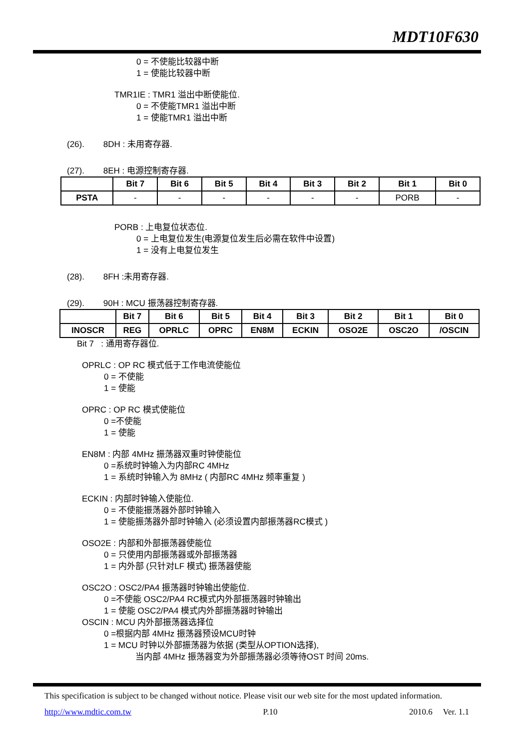MDT10F630
0 = 不使能比较器中断
1 = 使能比较器中断
TMR1IE : TMR1 溢出中断使能位.
0 = 不使能TMR1 溢出中断
1 = 使能TMR1 溢出中断
(26). 8DH : 未用寄存器.
(27). 8EH : 电源控制寄存器.
| | Bit 7 | Bit 6 | Bit 5 | Bit 4 | Bit 3 | Bit 2 | Bit 1 | Bit 0 |
| --- | --- | --- | --- | --- | --- | --- | --- | --- |
| PSTA | - | - | - | - | - | - | PORB | - |
PORB : 上电复位状态位.
0 = 上电复位发生(电源复位发生后必需在软件中设置)
1 = 没有上电复位发生
(28). 8FH :未用寄存器.
(29). 90H : MCU 振荡器控制寄存器.
| | Bit 7 | Bit 6 | Bit 5 | Bit 4 | Bit 3 | Bit 2 | Bit 1 | Bit 0 |
| --- | --- | --- | --- | --- | --- | --- | --- | --- |
| INOSCR | REG | OPRLC | OPRC | EN8M | ECKIN | OSO2E | OSC2O | /OSCIN |
Bit 7 : 通用寄存器位.
OPRLC : OP RC 模式低于工作电流使能位
0 = 不使能
1 = 使能
OPRC : OP RC 模式使能位
0 =不使能
1 = 使能
EN8M : 内部 4MHz 振荡器双重时钟使能位
0 =系统时钟输入为内部RC 4MHz
1 = 系统时钟输入为 8MHz ( 内部RC 4MHz 频率重复 )
ECKIN : 内部时钟输入使能位.
0 = 不使能振荡器外部时钟输入
1 = 使能振荡器外部时钟输入 (必须设置内部振荡器RC模式 )
OSO2E : 内部和外部振荡器使能位
0 = 只使用内部振荡器或外部振荡器
1 = 内外部 (只针对LF 模式) 振荡器使能
OSC2O : OSC2/PA4 振荡器时钟输出使能位.
0 =不使能 OSC2/PA4 RC模式内外部振荡器时钟输出
1 = 使能 OSC2/PA4 模式内外部振荡器时钟输出
OSCIN : MCU 内外部振荡器选择位
0 =根据内部 4MHz 振荡器预设MCU时钟
1 = MCU 时钟以外部振荡器为依据 (类型从OPTION选择),
当内部 4MHz 振荡器变为外部振荡器必须等待OST 时间 20ms.
This specification is subject to be changed without notice. Please visit our web site for the most updated information.
http://www.mdtic.com.tw P.10 2010.6 Ver. 1.1